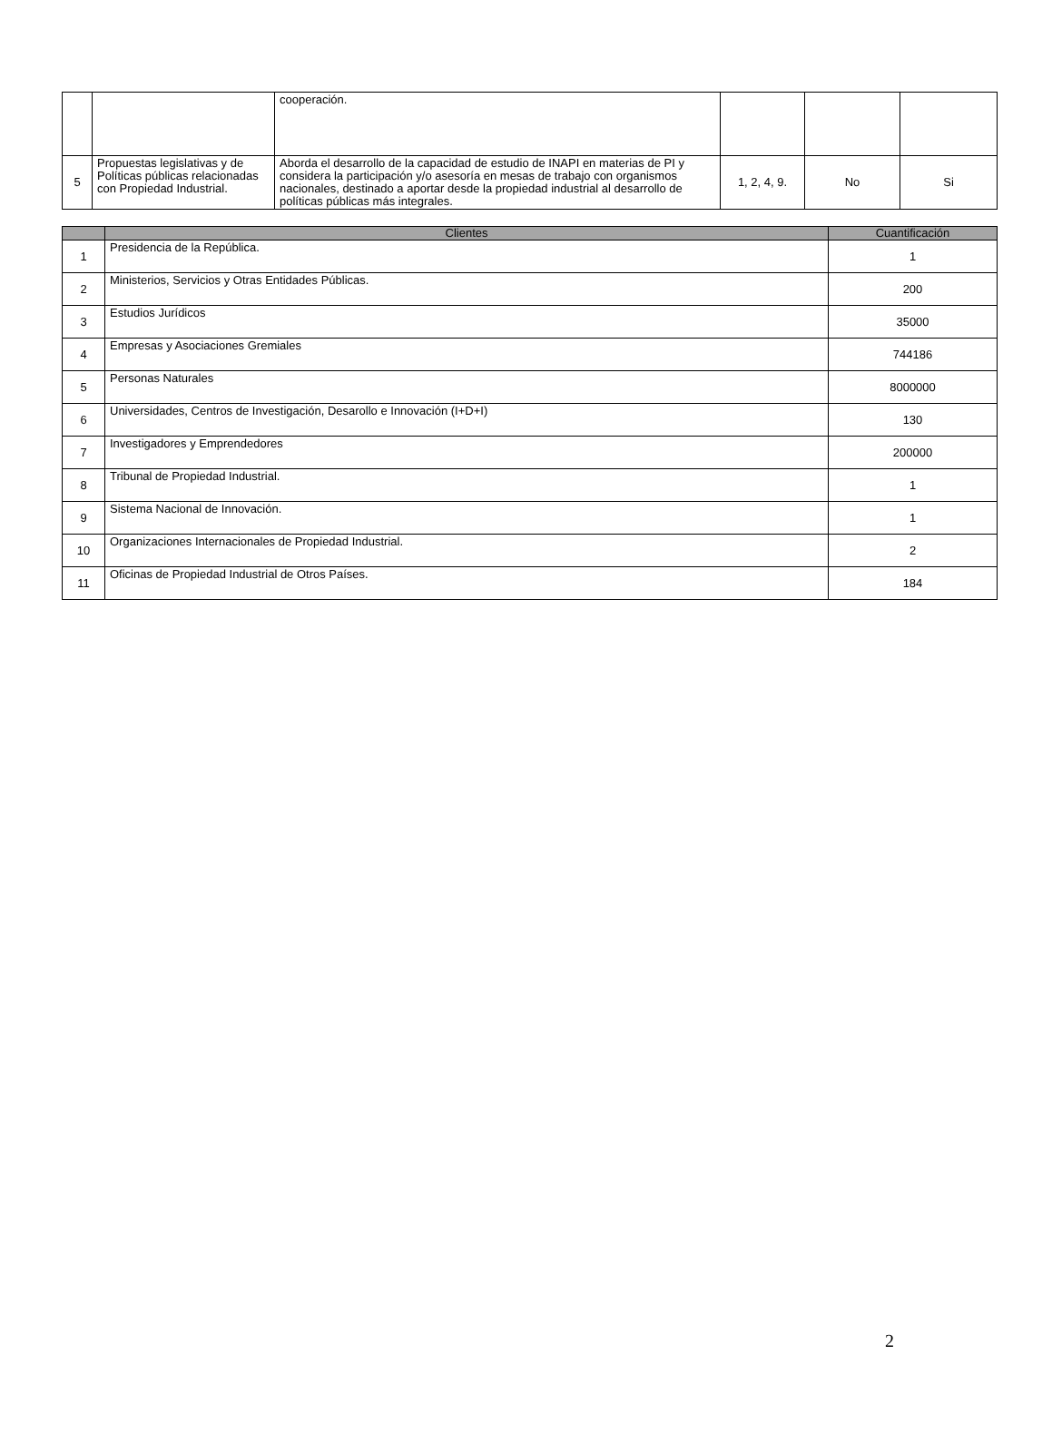| | | cooperación. | | | |
| 5 | Propuestas legislativas y de Políticas públicas relacionadas con Propiedad Industrial. | Aborda el desarrollo de la capacidad de estudio de INAPI en materias de PI y considera la participación y/o asesoría en mesas de trabajo con organismos nacionales, destinado a aportar desde la propiedad industrial al desarrollo de políticas públicas más integrales. | 1, 2, 4, 9. | No | Si |
| | Clientes | Cuantificación |
| --- | --- | --- |
| 1 | Presidencia de la República. | 1 |
| 2 | Ministerios, Servicios y Otras Entidades Públicas. | 200 |
| 3 | Estudios Jurídicos | 35000 |
| 4 | Empresas y Asociaciones Gremiales | 744186 |
| 5 | Personas Naturales | 8000000 |
| 6 | Universidades, Centros de Investigación, Desarollo e Innovación (I+D+I) | 130 |
| 7 | Investigadores y Emprendedores | 200000 |
| 8 | Tribunal de Propiedad Industrial. | 1 |
| 9 | Sistema Nacional de Innovación. | 1 |
| 10 | Organizaciones Internacionales de Propiedad Industrial. | 2 |
| 11 | Oficinas de Propiedad Industrial de Otros Países. | 184 |
2